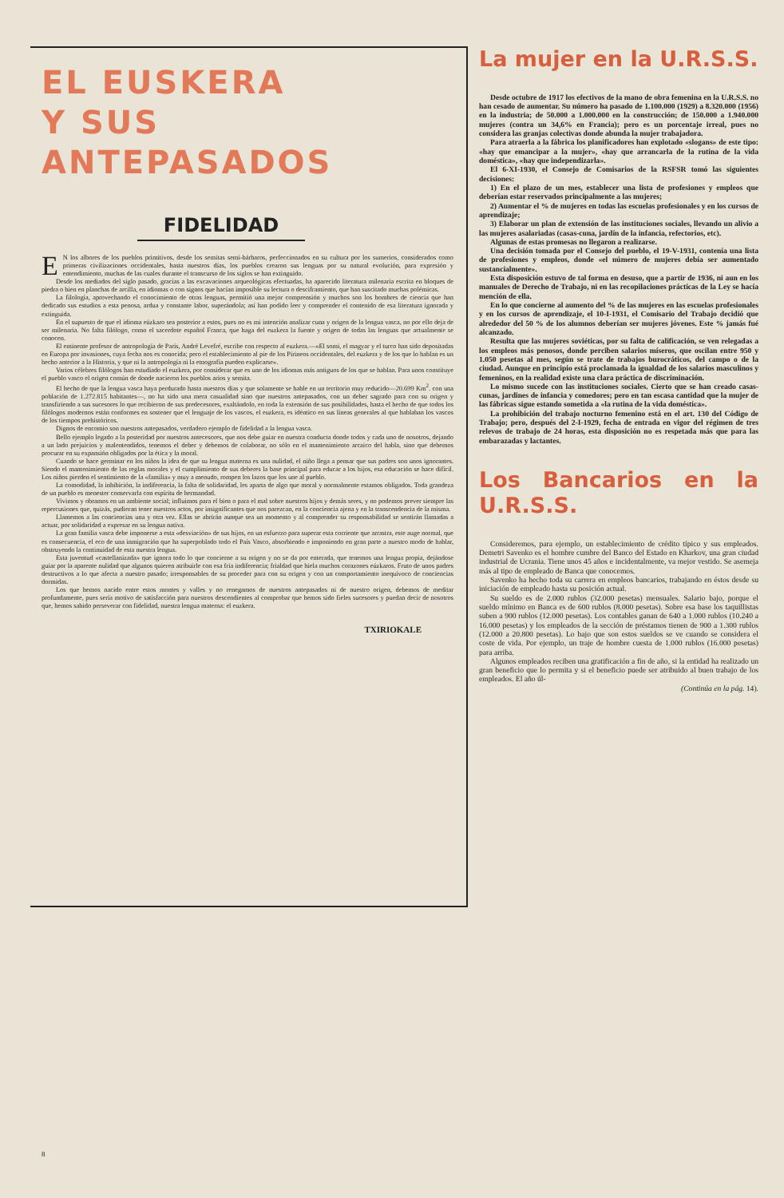EL EUSKERA
Y SUS ANTEPASADOS
FIDELIDAD
EN los albores de los pueblos primitivos, desde los semitas semi-bárbaros, perfeccionados en su cultura por los sumerios, considerados como primeras civilizaciones occidentales, hasta nuestros días, los pueblos crearon sus lenguas por su natural evolución, para expresión y entendimiento, muchas de las cuales durante el transcurso de los siglos se han extinguido.
Desde los mediados del siglo pasado, gracias a las excavaciones arqueológicas efectuadas, ha aparecido literatura milenaria escrita en bloques de piedra o bien en planchas de arcilla, en idiomas o con signos que hacían imposible su lectura o desciframiento, que han suscitado muchas polémicas.
La filología, aprovechando el conocimiento de otras lenguas, permitió una mejor comprensión y muchos son los hombres de ciencia que han dedicado sus estudios a esta penosa, ardua y constante labor, superándola; así han podido leer y comprender el contenido de esa literatura ignorada y extinguida.
En el supuesto de que el idioma eúzkaro sea posterior a estos, pues no es mi intención analizar cuna y origen de la lengua vasca, no por ello deja de ser milenaria. No falta filólogo, como el sacerdote español Franca, que haga del euzkera la fuente y origen de todas las lenguas que actualmente se conocen.
El eminente profesor de antropología de París, André Levefré, escribe con respecto al euzkera.—«El somi, el magyar y el turco han sido depositadas en Europa por invasiones, cuya fecha nos es conocida; pero el establecimiento al pie de los Pirineos occidentales, del euzkera y de los que lo hablan es un hecho anterior a la Historia, y que ni la antropología ni la etnografía pueden explicarse».
Varios célebres filólogos han estudiado el euzkera, por considerar que es uno de los idiomas más antiguos de los que se hablan. Para unos constituye el pueblo vasco el origen común de donde nacieron los pueblos arios y semita.
El hecho de que la lengua vasca haya perdurado hasta nuestros días y que solamente se hable en un territorio muy reducido—20.699 Km<sup>2</sup>. con una población de 1.272.815 habitantes—, no ha sido una mera casualidad sino que nuestros antepasados, con un deber sagrado para con su origen y transfiriendo a sus sucesores lo que recibieron de sus predecesores, exaltándolo, en toda la extensión de sus posibilidades, hasta el hecho de que todos los filólogos modernos están conformes en sostener que el lenguaje de los vascos, el euzkera, es idéntico en sus líneas generales al que hablaban los vascos de los tiempos prehistóricos.
Dignos de encomio son nuestros antepasados, verdadero ejemplo de fidelidad a la lengua vasca.
Bello ejemplo legado a la posteridad por nuestros antecesores, que nos debe guiar en nuestra conducta donde todos y cada uno de nosotros, dejando a un lado prejuicios y malentendidos, tenemos el deber y debemos de colaborar, no sólo en el mantenimiento arcaico del habla, sino que debemos procurar en su expansión obligados por la ética y la moral.
Cuando se hace germinar en los niños la idea de que su lengua materna es una nulidad, el niño llega a pensar que sus padres son unos ignorantes. Siendo el mantenimiento de las reglas morales y el cumplimiento de sus deberes la base principal para educar a los hijos, esa educación se hace difícil. Los niños pierden el sentimiento de la «familia» y muy a menudo, rompen los lazos que los une al pueblo.
La comodidad, la inhibición, la indiferencia, la falta de solidaridad, les aparta de algo que moral y normalmente estamos obligados. Toda grandeza de un pueblo es menester conservarla con espíritu de hermandad.
Vivimos y obramos en un ambiente social; influimos para el bien o para el mal sobre nuestros hijos y demás seres, y no podemos prever siempre las repercusiones que, quizás, pudieran tener nuestros actos, por insignificantes que nos parezcan, en la conciencia ajena y en la transcendencia de la misma.
Llamemos a las conciencias una y otra vez. Ellas se abrirán aunque sea un momento y al comprender su responsabilidad se sentirán llamadas a actuar, por solidaridad a expresar en su lengua nativa.
La gran familia vasca debe imponerse a esta «desviación» de sus hijos, en un esfuerzo para superar esta corriente que arrastra, este auge normal, que es consecuencia, el eco de una inmigración que ha superpoblado todo el País Vasco, absorbiendo e imponiendo en gran parte a nuestro modo de hablar, obstruyendo la continuidad de esta nuestra lengua.
Esta juventud «castellanizada» que ignora todo lo que concierne a su origen y no se da por enterada, que tenemos una lengua propia, dejándose guiar por la aparente nulidad que algunos quieren atribuirle con esa fría indiferencia; frialdad que hiela muchos corazones eúzkaros. Fruto de unos padres destructivos a lo que afecta a nuestro pasado; irresponsables de su proceder para con su origen y con un comportamiento inequívoco de conciencias dormidas.
Los que hemos nacido entre estos montes y valles y no renegamos de nuestros antepasados ni de nuestro origen, debemos de meditar profundamente, pues sería motivo de satisfacción para nuestros descendientes al comprobar que hemos sido fieles sucesores y puedan decir de nosotros que, hemos sabido perseverar con fidelidad, nuestra lengua materna: el euzkera.
TXIRIOKALE
La mujer en la U.R.S.S.
Desde octubre de 1917 los efectivos de la mano de obra femenina en la U.R.S.S. no han cesado de aumentar. Su número ha pasado de 1.100.000 (1929) a 8.320.000 (1956) en la industria; de 50.000 a 1.000.000 en la construcción; de 150.000 a 1.940.000 mujeres (contra un 34,6% en Francia); pero es un porcentaje irreal, pues no considera las granjas colectivas donde abunda la mujer trabajadora.
Para atraerla a la fábrica los planificadores han explotado «slogans» de este tipo: «hay que emancipar a la mujer», «hay que arrancarla de la rutina de la vida doméstica», «hay que independizarla».
El 6-XI-1930, el Consejo de Comisarios de la RSFSR tomó las siguientes decisiones:
1) En el plazo de un mes, establecer una lista de profesiones y empleos que deberían estar reservados principalmente a las mujeres;
2) Aumentar el % de mujeres en todas las escuelas profesionales y en los cursos de aprendizaje;
3) Elaborar un plan de extensión de las instituciones sociales, llevando un alivio a las mujeres asalariadas (casas-cuna, jardín de la infancia, refectorios, etc).
Algunas de estas promesas no llegaron a realizarse.
Una decisión tomada por el Consejo del pueblo, el 19-V-1931, contenía una lista de profesiones y empleos, donde «el número de mujeres debía ser aumentado sustancialmente».
Esta disposición estuvo de tal forma en desuso, que a partir de 1936, ni aun en los manuales de Derecho de Trabajo, ni en las recopilaciones prácticas de la Ley se hacía mención de ella.
En lo que concierne al aumento del % de las mujeres en las escuelas profesionales y en los cursos de aprendizaje, el 10-I-1931, el Comisario del Trabajo decidió que alrededor del 50 % de los alumnos deberían ser mujeres jóvenes. Este % jamás fué alcanzado.
Resulta que las mujeres soviéticas, por su falta de calificación, se ven relegadas a los empleos más penosos, donde perciben salarios míseros, que oscilan entre 950 y 1.050 pesetas al mes, según se trate de trabajos burocráticos, del campo o de la ciudad. Aunque en principio está proclamada la igualdad de los salarios masculinos y femeninos, en la realidad existe una clara práctica de discriminación.
Lo mismo sucede con las instituciones sociales. Cierto que se han creado casas-cunas, jardines de infancia y comedores; pero en tan escasa cantidad que la mujer de las fábricas sigue estando sometida a «la rutina de la vida doméstica».
La prohibición del trabajo nocturno femenino está en el art. 130 del Código de Trabajo; pero, después del 2-I-1929, fecha de entrada en vigor del régimen de tres relevos de trabajo de 24 horas, esta disposición no es respetada más que para las embarazadas y lactantes.
Los Bancarios en la U.R.S.S.
Consideremos, para ejemplo, un establecimiento de crédito típico y sus empleados. Demetri Savenko es el hombre cumbre del Banco del Estado en Kharkov, una gran ciudad industrial de Ucrania. Tiene unos 45 años e incidentalmente, va mejor vestido. Se asemeja más al tipo de empleado de Banca que conocemos.
Savenko ha hecho toda su carrera en empleos bancarios, trabajando en éstos desde su iniciación de empleado hasta su posición actual.
Su sueldo es de 2.000 rublos (32.000 pesetas) mensuales. Salario bajo, porque el sueldo mínimo en Banca es de 600 rublos (8.000 pesetas). Sobre esa base los taquillistas suben a 900 rublos (12.000 pesetas). Los contables ganan de 640 a 1.000 rublos (10.240 a 16.000 pesetas) y los empleados de la sección de préstamos tienen de 900 a 1.300 rublos (12.000 a 20.800 pesetas). Lo bajo que son estos sueldos se ve cuando se considera el coste de vida. Por ejemplo, un traje de hombre cuesta de 1.000 rublos (16.000 pesetas) para arriba.
Algunos empleados reciben una gratificación a fin de año, si la entidad ha realizado un gran beneficio que lo permita y si el beneficio puede ser atribuido al buen trabajo de los empleados. El año úl-
(Continúa en la pág. 14).
8